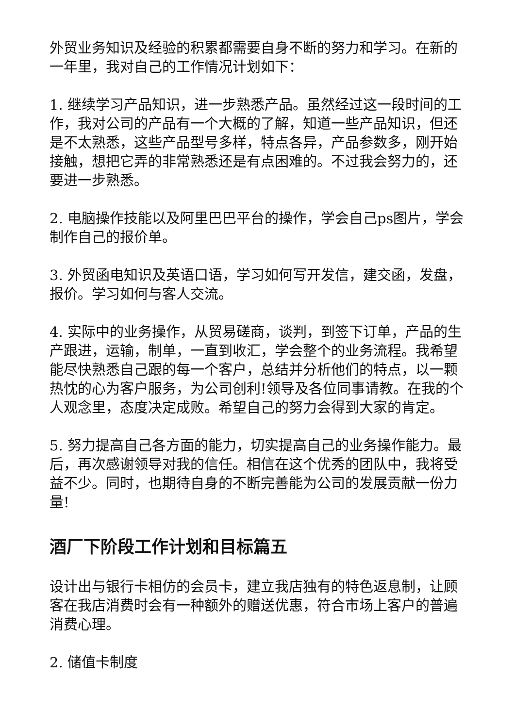外贸业务知识及经验的积累都需要自身不断的努力和学习。在新的一年里，我对自己的工作情况计划如下：
1. 继续学习产品知识，进一步熟悉产品。虽然经过这一段时间的工作，我对公司的产品有一个大概的了解，知道一些产品知识，但还是不太熟悉，这些产品型号多样，特点各异，产品参数多，刚开始接触，想把它弄的非常熟悉还是有点困难的。不过我会努力的，还要进一步熟悉。
2. 电脑操作技能以及阿里巴巴平台的操作，学会自己ps图片，学会制作自己的报价单。
3. 外贸函电知识及英语口语，学习如何写开发信，建交函，发盘，报价。学习如何与客人交流。
4. 实际中的业务操作，从贸易磋商，谈判，到签下订单，产品的生产跟进，运输，制单，一直到收汇，学会整个的业务流程。我希望能尽快熟悉自己跟的每一个客户，总结并分析他们的特点，以一颗热忱的心为客户服务，为公司创利!领导及各位同事请教。在我的个人观念里，态度决定成败。希望自己的努力会得到大家的肯定。
5. 努力提高自己各方面的能力，切实提高自己的业务操作能力。最后，再次感谢领导对我的信任。相信在这个优秀的团队中，我将受益不少。同时，也期待自身的不断完善能为公司的发展贡献一份力量!
酒厂下阶段工作计划和目标篇五
设计出与银行卡相仿的会员卡，建立我店独有的特色返息制，让顾客在我店消费时会有一种额外的赠送优惠，符合市场上客户的普遍消费心理。
2. 储值卡制度